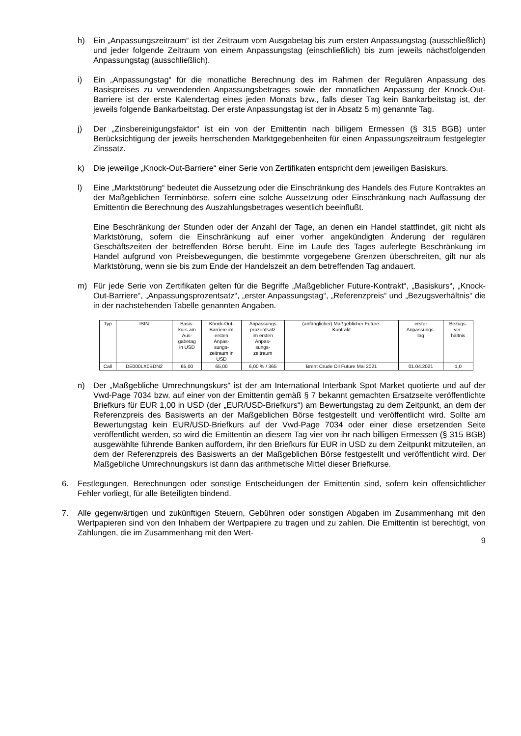h) Ein „Anpassungszeitraum“ ist der Zeitraum vom Ausgabetag bis zum ersten Anpassungstag (ausschließlich) und jeder folgende Zeitraum von einem Anpassungstag (einschließlich) bis zum jeweils nächstfolgenden Anpassungstag (ausschließlich).
i) Ein „Anpassungstag“ für die monatliche Berechnung des im Rahmen der Regulären Anpassung des Basispreises zu verwendenden Anpassungsbetrages sowie der monatlichen Anpassung der Knock-Out-Barriere ist der erste Kalendertag eines jeden Monats bzw., falls dieser Tag kein Bankarbeitstag ist, der jeweils folgende Bankarbeitstag. Der erste Anpassungstag ist der in Absatz 5 m) genannte Tag.
j) Der „Zinsbereinigungsfaktor“ ist ein von der Emittentin nach billigem Ermessen (§ 315 BGB) unter Berücksichtigung der jeweils herrschenden Marktgegebenheiten für einen Anpassungszeitraum festgelegter Zinssatz.
k) Die jeweilige „Knock-Out-Barriere“ einer Serie von Zertifikaten entspricht dem jeweiligen Basiskurs.
l) Eine „Marktstörung“ bedeutet die Aussetzung oder die Einschränkung des Handels des Future Kontraktes an der Maßgeblichen Terminbörse, sofern eine solche Aussetzung oder Einschränkung nach Auffassung der Emittentin die Berechnung des Auszahlungsbetrages wesentlich beeinflußt.
Eine Beschränkung der Stunden oder der Anzahl der Tage, an denen ein Handel stattfindet, gilt nicht als Marktstörung, sofern die Einschränkung auf einer vorher angekündigten Änderung der regulären Geschäftszeiten der betreffenden Börse beruht. Eine im Laufe des Tages auferlegte Beschränkung im Handel aufgrund von Preisbewegungen, die bestimmte vorgegebene Grenzen überschreiten, gilt nur als Marktstörung, wenn sie bis zum Ende der Handelszeit an dem betreffenden Tag andauert.
m) Für jede Serie von Zertifikaten gelten für die Begriffe „Maßgeblicher Future-Kontrakt“, „Basiskurs“, „Knock-Out-Barriere“, „Anpassungsprozentsatz“, „erster Anpassungstag“, „Referenzpreis“ und „Bezugsverhältnis“ die in der nachstehenden Tabelle genannten Angaben.
| Typ | ISIN | Basis- kurs am Aus- gabetag in USD | Knock-Out- Barriere im ersten Anpas- sungs- zeitraum in USD | Anpassungs prozentsatz im ersten Anpas- sungs- zeitraum | (anfänglicher) Maßgeblicher Future- Kontrakt | erster Anpassungs- tag | Bezugs- ver- hältnis |
| --- | --- | --- | --- | --- | --- | --- | --- |
| Call | DE000LX0BDN2 | 65,00 | 65,00 | 6,00 % / 365 | Brent Crude Oil Future Mai 2021 | 01.04.2021 | 1,0 |
n) Der „Maßgebliche Umrechnungskurs“ ist der am International Interbank Spot Market quotierte und auf der Vwd-Page 7034 bzw. auf einer von der Emittentin gemäß § 7 bekannt gemachten Ersatzseite veröffentlichte Briefkurs für EUR 1,00 in USD (der „EUR/USD-Briefkurs“) am Bewertungstag zu dem Zeitpunkt, an dem der Referenzpreis des Basiswerts an der Maßgeblichen Börse festgestellt und veröffentlicht wird. Sollte am Bewertungstag kein EUR/USD-Briefkurs auf der Vwd-Page 7034 oder einer diese ersetzenden Seite veröffentlicht werden, so wird die Emittentin an diesem Tag vier von ihr nach billigen Ermessen (§ 315 BGB) ausgewählte führende Banken auffordern, ihr den Briefkurs für EUR in USD zu dem Zeitpunkt mitzuteilen, an dem der Referenzpreis des Basiswerts an der Maßgeblichen Börse festgestellt und veröffentlicht wird. Der Maßgebliche Umrechnungskurs ist dann das arithmetische Mittel dieser Briefkurse.
6. Festlegungen, Berechnungen oder sonstige Entscheidungen der Emittentin sind, sofern kein offensichtlicher Fehler vorliegt, für alle Beteiligten bindend.
7. Alle gegenwärtigen und zukünftigen Steuern, Gebühren oder sonstigen Abgaben im Zusammenhang mit den Wertpapieren sind von den Inhabern der Wertpapiere zu tragen und zu zahlen. Die Emittentin ist berechtigt, von Zahlungen, die im Zusammenhang mit den Wert-
9